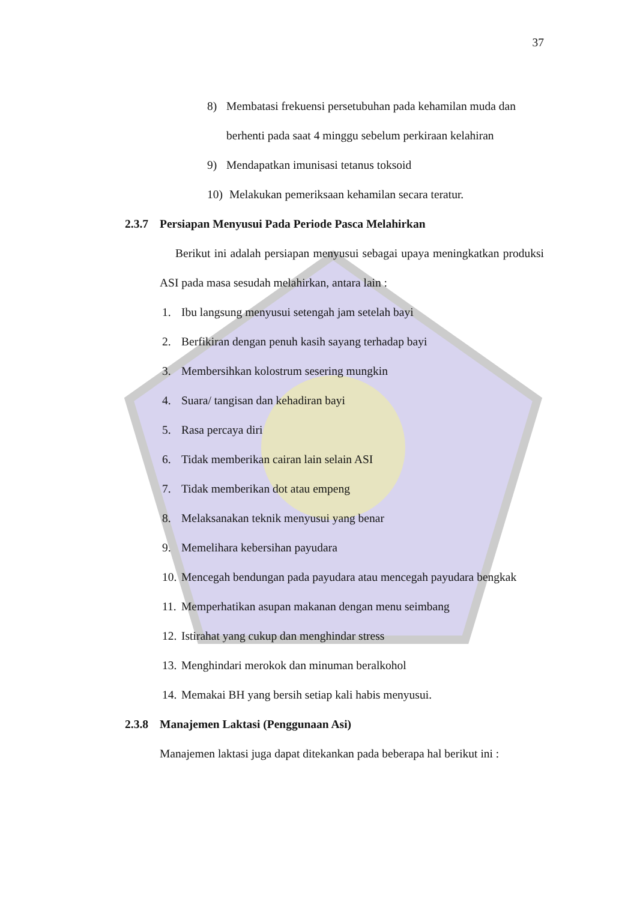37
8) Membatasi frekuensi persetubuhan pada kehamilan muda dan berhenti pada saat 4 minggu sebelum perkiraan kelahiran
9) Mendapatkan imunisasi tetanus toksoid
10) Melakukan pemeriksaan kehamilan secara teratur.
2.3.7 Persiapan Menyusui Pada Periode Pasca Melahirkan
Berikut ini adalah persiapan menyusui sebagai upaya meningkatkan produksi ASI pada masa sesudah melahirkan, antara lain :
1. Ibu langsung menyusui setengah jam setelah bayi
2. Berfikiran dengan penuh kasih sayang terhadap bayi
3. Membersihkan kolostrum sesering mungkin
4. Suara/ tangisan dan kehadiran bayi
5. Rasa percaya diri
6. Tidak memberikan cairan lain selain ASI
7. Tidak memberikan dot atau empeng
8. Melaksanakan teknik menyusui yang benar
9. Memelihara kebersihan payudara
10. Mencegah bendungan pada payudara atau mencegah payudara bengkak
11. Memperhatikan asupan makanan dengan menu seimbang
12. Istirahat yang cukup dan menghindar stress
13. Menghindari merokok dan minuman beralkohol
14. Memakai BH yang bersih setiap kali habis menyusui.
2.3.8 Manajemen Laktasi (Penggunaan Asi)
Manajemen laktasi juga dapat ditekankan pada beberapa hal berikut ini :